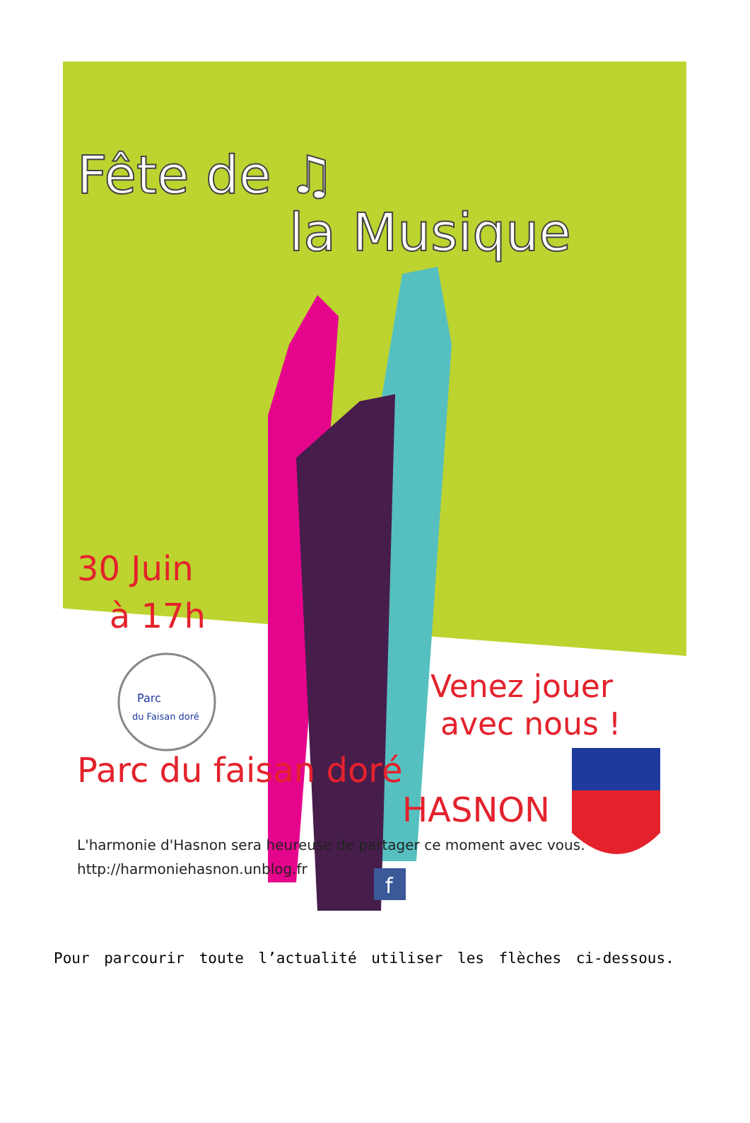Parc
du Faisan doré
f
Fête de ♫
la Musique
30 Juin
à 17h
Venez jouer
avec nous !
Parc du faisan doré
HASNON
L'harmonie d'Hasnon sera heureuse de partager ce moment avec vous.
http://harmoniehasnon.unblog.fr
Pour parcourir toute l’actualité utiliser les flèches ci-dessous.